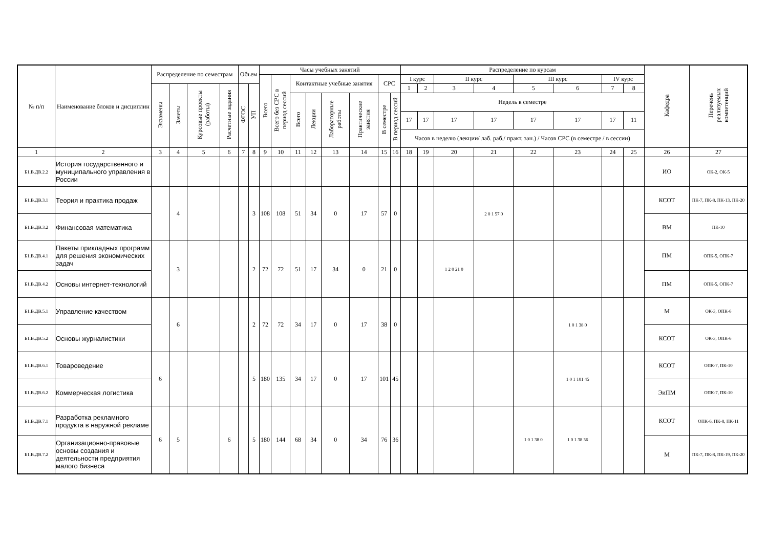| № п/п | Наименование блоков и дисциплин | Распределение по семестрам | | | | Объем | | Часы учебных занятий | | | | | | | | Распределение по курсам | | | | | | | | Кафедра | Перечень реализуемых компетенций |
| --- | --- | --- | --- | --- | --- | --- | --- | --- | --- | --- | --- | --- | --- | --- | --- | --- | --- | --- | --- | --- | --- | --- | --- | --- | --- |
| | | | | | | | | Всего | Всего без СРС в период сессий | Контактные учебные занятия | | | | СРС | | I курс | | II курс | | III курс | | IV курс | | | |
| | | Экзамены | Зачеты | Курсовые проекты (работы) | Расчетные задания | ФГОС | УП | | | | | | | | | 1 | 2 | 3 | 4 | 5 | 6 | 7 | 8 | | |
| | | | | | | | | | | Всего | Лекции | Лабораторные работы | Практические занятия | В семестре | В период сессий | Недель в семестре | | | | | | | | | |
| | | | | | | | | | | | | | | | | 17 | 17 | 17 | 17 | 17 | 17 | 17 | 11 | | |
| | | | | | | | | | | | | | | | | Часов в неделю (лекции/ лаб. раб./ практ. зан.) / Часов СРС (в семестре / в сессии) | | | | | | | | | |
| 1 | 2 | 3 | 4 | 5 | 6 | 7 | 8 | 9 | 10 | 11 | 12 | 13 | 14 | 15 | 16 | 18 | 19 | 20 | 21 | 22 | 23 | 24 | 25 | 26 | 27 |
| Б1.В.ДВ.2.2 | История государственного и муниципального управления в России | | | | | | | | | | | | | | | | | | | | | | | ИО | ОК-2, ОК-5 |
| Б1.В.ДВ.3.1 | Теория и практика продаж | | 4 | | | | 3 | 108 | 108 | 51 | 34 | 0 | 17 | 57 | 0 | | | | 2 0 1 57 0 | | | | | КСОТ | ПК-7, ПК-8, ПК-13, ПК-20 |
| Б1.В.ДВ.3.2 | Финансовая математика | | | | | | | | | | | | | | | | | | | | | | | ВМ | ПК-10 |
| Б1.В.ДВ.4.1 | Пакеты прикладных программ для решения экономических задач | | 3 | | | | 2 | 72 | 72 | 51 | 17 | 34 | 0 | 21 | 0 | | | 1 2 0 21 0 | | | | | | ПМ | ОПК-5, ОПК-7 |
| Б1.В.ДВ.4.2 | Основы интернет-технологий | | | | | | | | | | | | | | | | | | | | | | | ПМ | ОПК-5, ОПК-7 |
| Б1.В.ДВ.5.1 | Управление качеством | | 6 | | | | 2 | 72 | 72 | 34 | 17 | 0 | 17 | 38 | 0 | | | | | | 1 0 1 38 0 | | | М | ОК-3, ОПК-6 |
| Б1.В.ДВ.5.2 | Основы журналистики | | | | | | | | | | | | | | | | | | | | | | | КСОТ | ОК-3, ОПК-6 |
| Б1.В.ДВ.6.1 | Товароведение | 6 | | | | | 5 | 180 | 135 | 34 | 17 | 0 | 17 | 101 | 45 | | | | | | 1 0 1 101 45 | | | КСОТ | ОПК-7, ПК-10 |
| Б1.В.ДВ.6.2 | Коммерческая логистика | | | | | | | | | | | | | | | | | | | | | | | ЭиПМ | ОПК-7, ПК-10 |
| Б1.В.ДВ.7.1 | Разработка рекламного продукта в наружной рекламе | 6 | 5 | | 6 | | 5 | 180 | 144 | 68 | 34 | 0 | 34 | 76 | 36 | | | | | 1 0 1 38 0 | 1 0 1 38 36 | | | КСОТ | ОПК-6, ПК-8, ПК-11 |
| Б1.В.ДВ.7.2 | Организационно-правовые основы создания и деятельности предприятия малого бизнеса | | | | | | | | | | | | | | | | | | | | | | | М | ПК-7, ПК-8, ПК-19, ПК-20 |